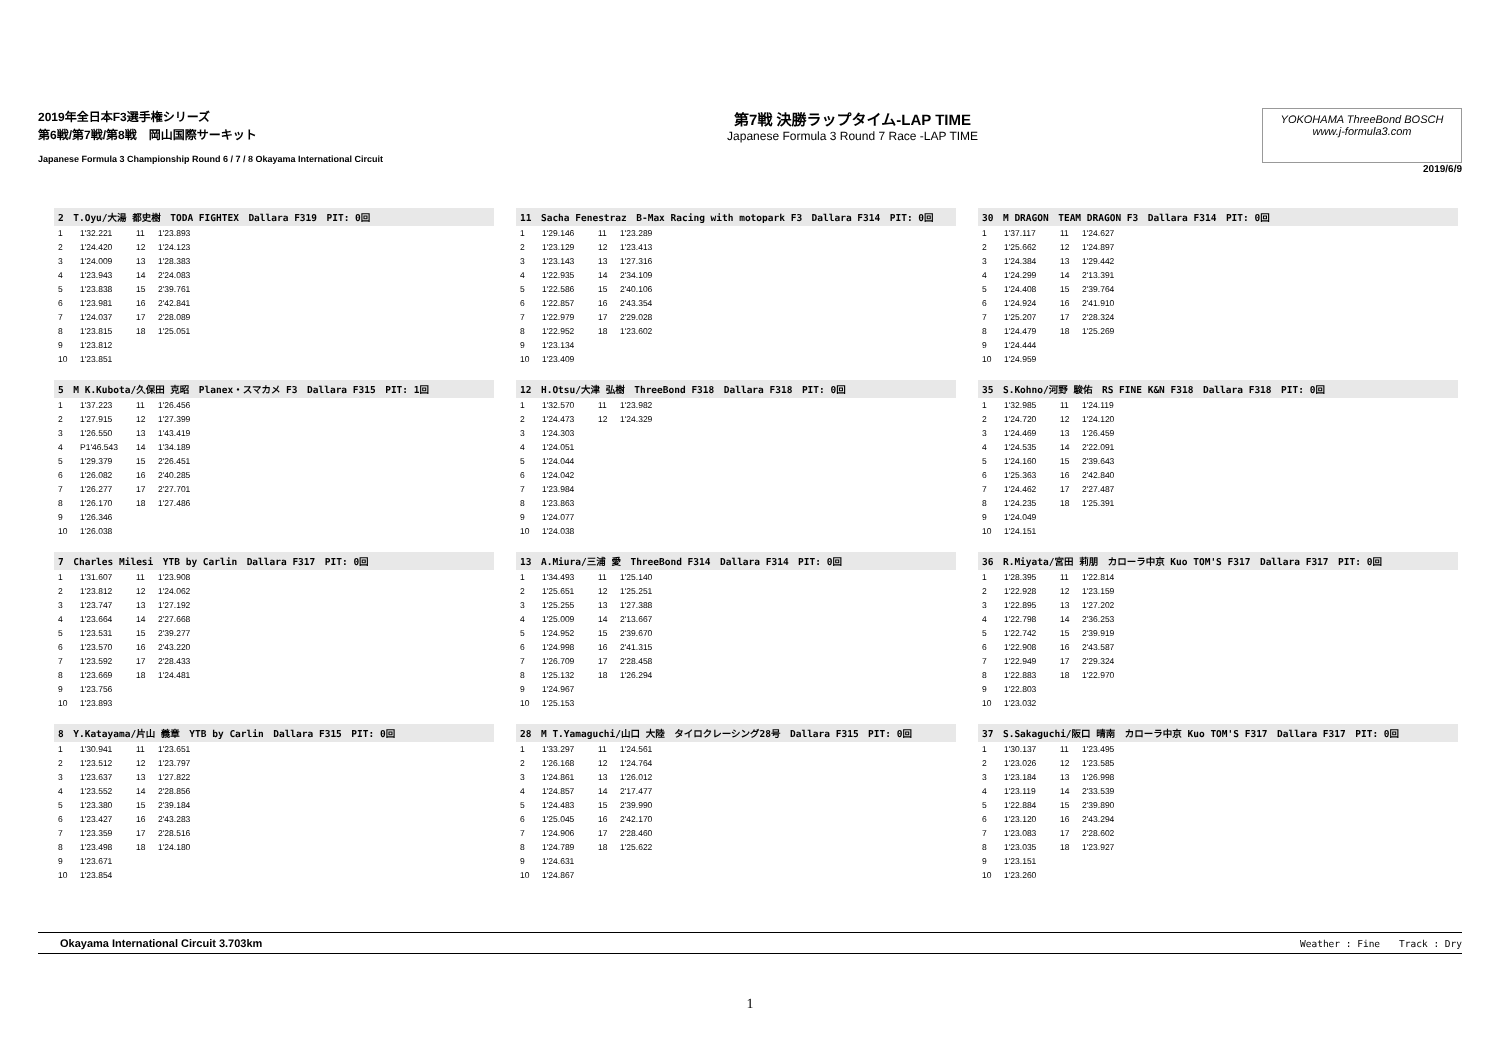2019年全日本F3選手権シリーズ
第6戦/第7戦/第8戦　岡山国際サーキット
Japanese Formula 3 Championship Round 6 / 7 / 8 Okayama International Circuit
第7戦 決勝ラップタイム-LAP TIME
Japanese Formula 3 Round 7 Race -LAP TIME
YOKOHAMA ThreeBond BOSCH
www.j-formula3.com
2019/6/9
| 2 T.Oyu/大湯 都史樹 TODA FIGHTEX Dallara F319 PIT: 0回 | | | |
| --- | --- | --- | --- |
| 1 | 1'32.221 | 11 | 1'23.893 |
| 2 | 1'24.420 | 12 | 1'24.123 |
| 3 | 1'24.009 | 13 | 1'28.383 |
| 4 | 1'23.943 | 14 | 2'24.083 |
| 5 | 1'23.838 | 15 | 2'39.761 |
| 6 | 1'23.981 | 16 | 2'42.841 |
| 7 | 1'24.037 | 17 | 2'28.089 |
| 8 | 1'23.815 | 18 | 1'25.051 |
| 9 | 1'23.812 | | |
| 10 | 1'23.851 | | |
| 5 M K.Kubota/久保田 克昭 Planex・スマカメ F3 Dallara F315 PIT: 1回 | | | |
| --- | --- | --- | --- |
| 1 | 1'37.223 | 11 | 1'26.456 |
| 2 | 1'27.915 | 12 | 1'27.399 |
| 3 | 1'26.550 | 13 | 1'43.419 |
| 4 | P1'46.543 | 14 | 1'34.189 |
| 5 | 1'29.379 | 15 | 2'26.451 |
| 6 | 1'26.082 | 16 | 2'40.285 |
| 7 | 1'26.277 | 17 | 2'27.701 |
| 8 | 1'26.170 | 18 | 1'27.486 |
| 9 | 1'26.346 | | |
| 10 | 1'26.038 | | |
| 7 Charles Milesi YTB by Carlin Dallara F317 PIT: 0回 | | | |
| --- | --- | --- | --- |
| 1 | 1'31.607 | 11 | 1'23.908 |
| 2 | 1'23.812 | 12 | 1'24.062 |
| 3 | 1'23.747 | 13 | 1'27.192 |
| 4 | 1'23.664 | 14 | 2'27.668 |
| 5 | 1'23.531 | 15 | 2'39.277 |
| 6 | 1'23.570 | 16 | 2'43.220 |
| 7 | 1'23.592 | 17 | 2'28.433 |
| 8 | 1'23.669 | 18 | 1'24.481 |
| 9 | 1'23.756 | | |
| 10 | 1'23.893 | | |
| 8 Y.Katayama/片山 義章 YTB by Carlin Dallara F315 PIT: 0回 | | | |
| --- | --- | --- | --- |
| 1 | 1'30.941 | 11 | 1'23.651 |
| 2 | 1'23.512 | 12 | 1'23.797 |
| 3 | 1'23.637 | 13 | 1'27.822 |
| 4 | 1'23.552 | 14 | 2'28.856 |
| 5 | 1'23.380 | 15 | 2'39.184 |
| 6 | 1'23.427 | 16 | 2'43.283 |
| 7 | 1'23.359 | 17 | 2'28.516 |
| 8 | 1'23.498 | 18 | 1'24.180 |
| 9 | 1'23.671 | | |
| 10 | 1'23.854 | | |
| 11 Sacha Fenestraz B-Max Racing with motopark F3 Dallara F314 PIT: 0回 | | | |
| --- | --- | --- | --- |
| 1 | 1'29.146 | 11 | 1'23.289 |
| 2 | 1'23.129 | 12 | 1'23.413 |
| 3 | 1'23.143 | 13 | 1'27.316 |
| 4 | 1'22.935 | 14 | 2'34.109 |
| 5 | 1'22.586 | 15 | 2'40.106 |
| 6 | 1'22.857 | 16 | 2'43.354 |
| 7 | 1'22.979 | 17 | 2'29.028 |
| 8 | 1'22.952 | 18 | 1'23.602 |
| 9 | 1'23.134 | | |
| 10 | 1'23.409 | | |
| 12 H.Otsu/大津 弘樹 ThreeBond F318 Dallara F318 PIT: 0回 | | | |
| --- | --- | --- | --- |
| 1 | 1'32.570 | 11 | 1'23.982 |
| 2 | 1'24.473 | 12 | 1'24.329 |
| 3 | 1'24.303 | | |
| 4 | 1'24.051 | | |
| 5 | 1'24.044 | | |
| 6 | 1'24.042 | | |
| 7 | 1'23.984 | | |
| 8 | 1'23.863 | | |
| 9 | 1'24.077 | | |
| 10 | 1'24.038 | | |
| 13 A.Miura/三浦 愛 ThreeBond F314 Dallara F314 PIT: 0回 | | | |
| --- | --- | --- | --- |
| 1 | 1'34.493 | 11 | 1'25.140 |
| 2 | 1'25.651 | 12 | 1'25.251 |
| 3 | 1'25.255 | 13 | 1'27.388 |
| 4 | 1'25.009 | 14 | 2'13.667 |
| 5 | 1'24.952 | 15 | 2'39.670 |
| 6 | 1'24.998 | 16 | 2'41.315 |
| 7 | 1'26.709 | 17 | 2'28.458 |
| 8 | 1'25.132 | 18 | 1'26.294 |
| 9 | 1'24.967 | | |
| 10 | 1'25.153 | | |
| 28 M T.Yamaguchi/山口 大陸 タイロクレーシング28号 Dallara F315 PIT: 0回 | | | |
| --- | --- | --- | --- |
| 1 | 1'33.297 | 11 | 1'24.561 |
| 2 | 1'26.168 | 12 | 1'24.764 |
| 3 | 1'24.861 | 13 | 1'26.012 |
| 4 | 1'24.857 | 14 | 2'17.477 |
| 5 | 1'24.483 | 15 | 2'39.990 |
| 6 | 1'25.045 | 16 | 2'42.170 |
| 7 | 1'24.906 | 17 | 2'28.460 |
| 8 | 1'24.789 | 18 | 1'25.622 |
| 9 | 1'24.631 | | |
| 10 | 1'24.867 | | |
| 30 M DRAGON TEAM DRAGON F3 Dallara F314 PIT: 0回 | | | |
| --- | --- | --- | --- |
| 1 | 1'37.117 | 11 | 1'24.627 |
| 2 | 1'25.662 | 12 | 1'24.897 |
| 3 | 1'24.384 | 13 | 1'29.442 |
| 4 | 1'24.299 | 14 | 2'13.391 |
| 5 | 1'24.408 | 15 | 2'39.764 |
| 6 | 1'24.924 | 16 | 2'41.910 |
| 7 | 1'25.207 | 17 | 2'28.324 |
| 8 | 1'24.479 | 18 | 1'25.269 |
| 9 | 1'24.444 | | |
| 10 | 1'24.959 | | |
| 35 S.Kohno/河野 駿佑 RS FINE K&N F318 Dallara F318 PIT: 0回 | | | |
| --- | --- | --- | --- |
| 1 | 1'32.985 | 11 | 1'24.119 |
| 2 | 1'24.720 | 12 | 1'24.120 |
| 3 | 1'24.469 | 13 | 1'26.459 |
| 4 | 1'24.535 | 14 | 2'22.091 |
| 5 | 1'24.160 | 15 | 2'39.643 |
| 6 | 1'25.363 | 16 | 2'42.840 |
| 7 | 1'24.462 | 17 | 2'27.487 |
| 8 | 1'24.235 | 18 | 1'25.391 |
| 9 | 1'24.049 | | |
| 10 | 1'24.151 | | |
| 36 R.Miyata/宮田 莉朋 カローラ中京 Kuo TOM'S F317 Dallara F317 PIT: 0回 | | | |
| --- | --- | --- | --- |
| 1 | 1'28.395 | 11 | 1'22.814 |
| 2 | 1'22.928 | 12 | 1'23.159 |
| 3 | 1'22.895 | 13 | 1'27.202 |
| 4 | 1'22.798 | 14 | 2'36.253 |
| 5 | 1'22.742 | 15 | 2'39.919 |
| 6 | 1'22.908 | 16 | 2'43.587 |
| 7 | 1'22.949 | 17 | 2'29.324 |
| 8 | 1'22.883 | 18 | 1'22.970 |
| 9 | 1'22.803 | | |
| 10 | 1'23.032 | | |
| 37 S.Sakaguchi/阪口 晴南 カローラ中京 Kuo TOM'S F317 Dallara F317 PIT: 0回 | | | |
| --- | --- | --- | --- |
| 1 | 1'30.137 | 11 | 1'23.495 |
| 2 | 1'23.026 | 12 | 1'23.585 |
| 3 | 1'23.184 | 13 | 1'26.998 |
| 4 | 1'23.119 | 14 | 2'33.539 |
| 5 | 1'22.884 | 15 | 2'39.890 |
| 6 | 1'23.120 | 16 | 2'43.294 |
| 7 | 1'23.083 | 17 | 2'28.602 |
| 8 | 1'23.035 | 18 | 1'23.927 |
| 9 | 1'23.151 | | |
| 10 | 1'23.260 | | |
Okayama International Circuit 3.703km Weather : Fine　　Track : Dry
1